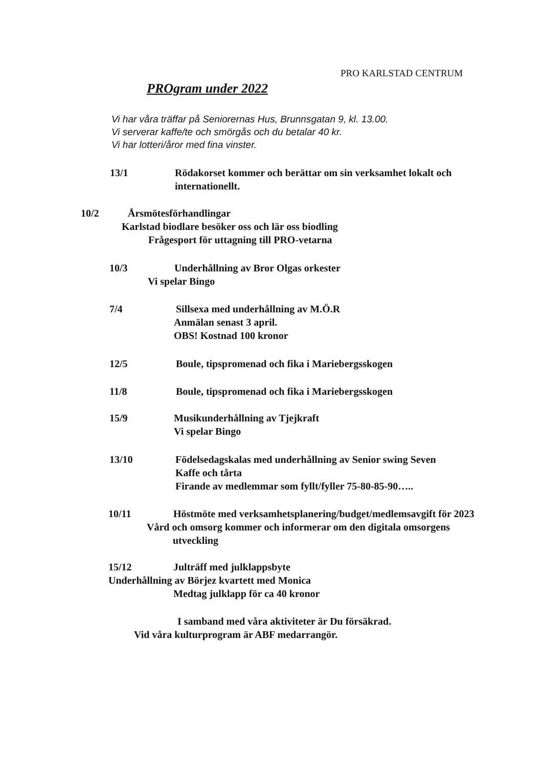PRO KARLSTAD CENTRUM
PROgram under 2022
Vi har våra träffar på Seniorernas Hus, Brunnsgatan 9, kl. 13.00.
Vi serverar kaffe/te och smörgås och du betalar 40 kr.
Vi har lotteri/åror med fina vinster.
13/1 Rödakorset kommer och berättar om sin verksamhet lokalt och
internationellt.
10/2 Årsmötesförhandlingar
Karlstad biodlare besöker oss och lär oss biodling
Frågesport för uttagning till PRO-vetarna
10/3 Underhållning av Bror Olgas orkester
Vi spelar Bingo
7/4 Sillsexa med underhållning av M.Ö.R
Anmälan senast 3 april.
OBS! Kostnad 100 kronor
12/5 Boule, tipspromenad och fika i Mariebergsskogen
11/8 Boule, tipspromenad och fika i Mariebergsskogen
15/9 Musikunderhållning av Tjejkraft
Vi spelar Bingo
13/10 Födelsedagskalas med underhållning av Senior swing Seven
Kaffe och tårta
Firande av medlemmar som fyllt/fyller 75-80-85-90…..
10/11 Höstmöte med verksamhetsplanering/budget/medlemsavgift för 2023
Vård och omsorg kommer och informerar om den digitala omsorgens
utveckling
15/12 Julträff med julklappsbyte
Underhållning av Börjez kvartett med Monica
Medtag julklapp för ca 40 kronor
I samband med våra aktiviteter är Du försäkrad.
Vid våra kulturprogram är ABF medarrangör.